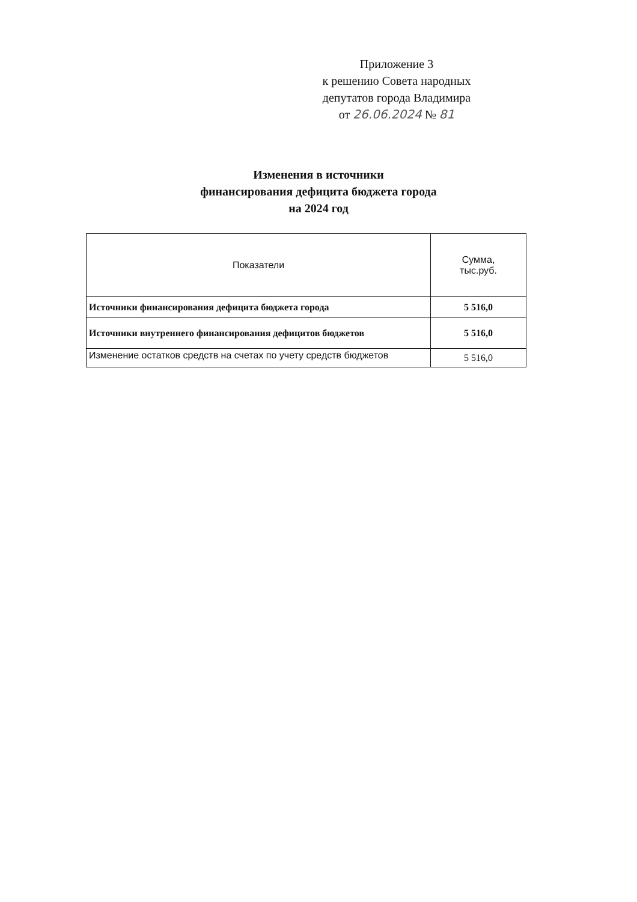Приложение 3
к решению Совета народных
депутатов города Владимира
от 26.06.2024 № 81
Изменения в источники
финансирования дефицита бюджета города
на 2024 год
| Показатели | Сумма, тыс.руб. |
| Источники финансирования дефицита бюджета города | 5 516,0 |
| Источники внутреннего финансирования дефицитов бюджетов | 5 516,0 |
| Изменение остатков средств на счетах по учету средств бюджетов | 5 516,0 |